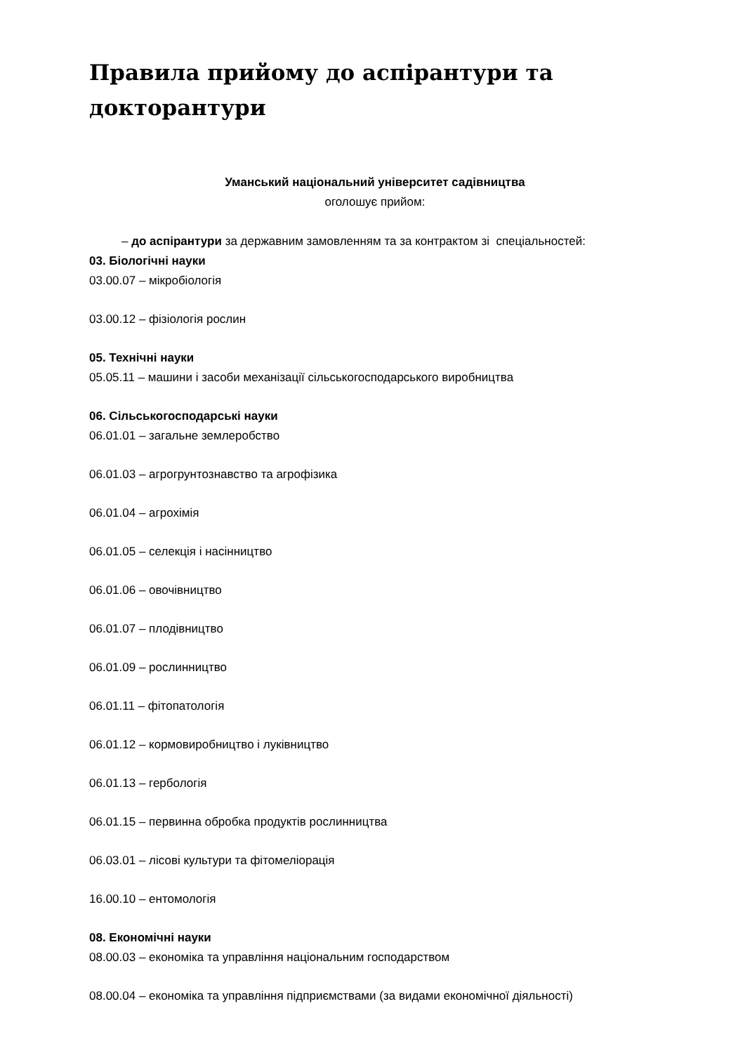Правила прийому до аспірантури та докторантури
Уманський національний університет садівництва
оголошує прийом:
– до аспірантури за державним замовленням та за контрактом зі спеціальностей:
03. Біологічні науки
03.00.07 – мікробіологія
03.00.12 – фізіологія рослин
05. Технічні науки
05.05.11 – машини і засоби механізації сільськогосподарського виробництва
06. Сільськогосподарські науки
06.01.01 – загальне землеробство
06.01.03 – агрогрунтознавство та агрофізика
06.01.04 – агрохімія
06.01.05 – селекція і насінництво
06.01.06 – овочівництво
06.01.07 – плодівництво
06.01.09 – рослинництво
06.01.11 – фітопатологія
06.01.12 – кормовиробництво і луківництво
06.01.13 – гербологія
06.01.15 – первинна обробка продуктів рослинництва
06.03.01 – лісові культури та фітомеліорація
16.00.10 – ентомологія
08. Економічні науки
08.00.03 – економіка та управління національним господарством
08.00.04 – економіка та управління підприємствами (за видами економічної діяльності)